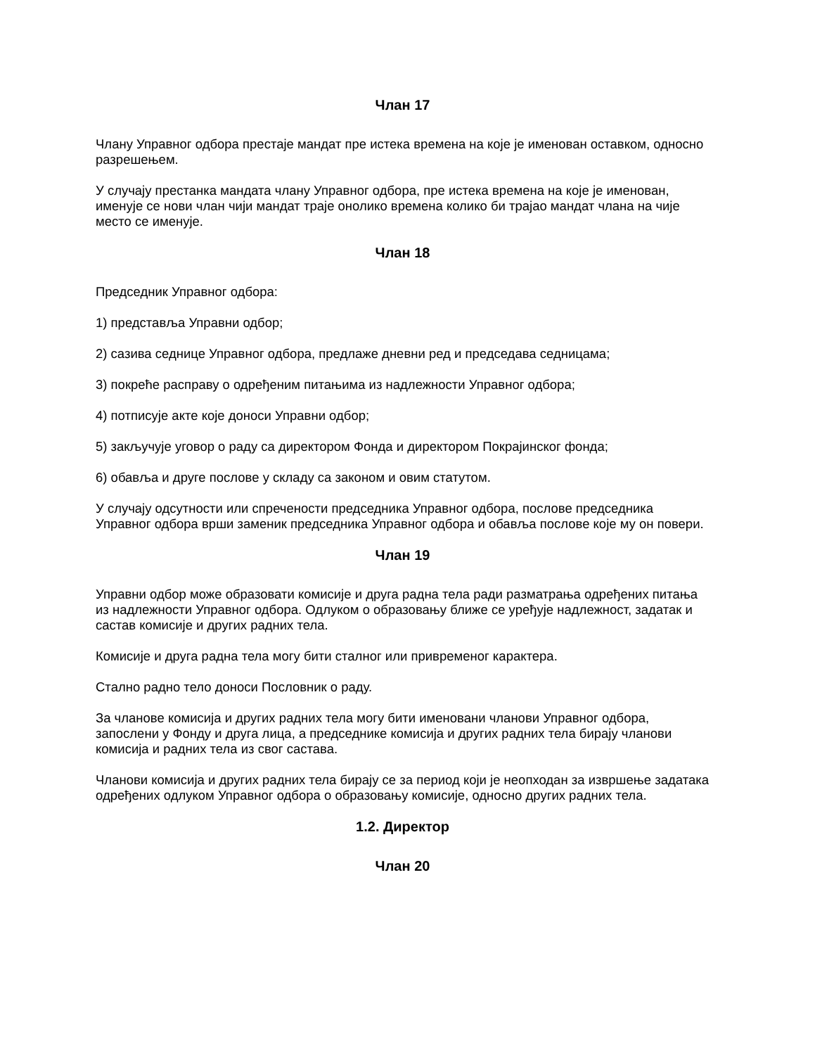Члан 17
Члану Управног одбора престаје мандат пре истека времена на које је именован оставком, односно разрешењем.
У случају престанка мандата члану Управног одбора, пре истека времена на које је именован, именује се нови члан чији мандат траје онолико времена колико би трајао мандат члана на чије место се именује.
Члан 18
Председник Управног одбора:
1) представља Управни одбор;
2) сазива седнице Управног одбора, предлаже дневни ред и председава седницама;
3) покреће расправу о одређеним питањима из надлежности Управног одбора;
4) потписује акте које доноси Управни одбор;
5) закључује уговор о раду са директором Фонда и директором Покрајинског фонда;
6) обавља и друге послове у складу са законом и овим статутом.
У случају одсутности или спречености председника Управног одбора, послове председника Управног одбора врши заменик председника Управног одбора и обавља послове које му он повери.
Члан 19
Управни одбор може образовати комисије и друга радна тела ради разматрања одређених питања из надлежности Управног одбора. Одлуком о образовању ближе се уређује надлежност, задатак и састав комисије и других радних тела.
Комисије и друга радна тела могу бити сталног или привременог карактера.
Стално радно тело доноси Пословник о раду.
За чланове комисија и других радних тела могу бити именовани чланови Управног одбора, запослени у Фонду и друга лица, а председнике комисија и других радних тела бирају чланови комисија и радних тела из свог састава.
Чланови комисија и других радних тела бирају се за период који је неопходан за извршење задатака одређених одлуком Управног одбора о образовању комисије, односно других радних тела.
1.2. Директор
Члан 20